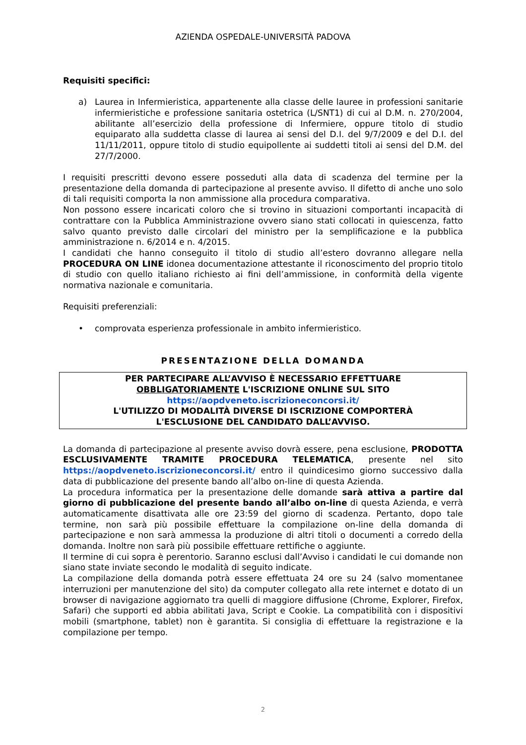AZIENDA OSPEDALE-UNIVERSITÀ PADOVA
Requisiti specifici:
a) Laurea in Infermieristica, appartenente alla classe delle lauree in professioni sanitarie infermieristiche e professione sanitaria ostetrica (L/SNT1) di cui al D.M. n. 270/2004, abilitante all’esercizio della professione di Infermiere, oppure titolo di studio equiparato alla suddetta classe di laurea ai sensi del D.I. del 9/7/2009 e del D.I. del 11/11/2011, oppure titolo di studio equipollente ai suddetti titoli ai sensi del D.M. del 27/7/2000.
I requisiti prescritti devono essere posseduti alla data di scadenza del termine per la presentazione della domanda di partecipazione al presente avviso. Il difetto di anche uno solo di tali requisiti comporta la non ammissione alla procedura comparativa.
Non possono essere incaricati coloro che si trovino in situazioni comportanti incapacità di contrattare con la Pubblica Amministrazione ovvero siano stati collocati in quiescenza, fatto salvo quanto previsto dalle circolari del ministro per la semplificazione e la pubblica amministrazione n. 6/2014 e n. 4/2015.
I candidati che hanno conseguito il titolo di studio all’estero dovranno allegare nella PROCEDURA ON LINE idonea documentazione attestante il riconoscimento del proprio titolo di studio con quello italiano richiesto ai fini dell’ammissione, in conformità della vigente normativa nazionale e comunitaria.
Requisiti preferenziali:
• comprovata esperienza professionale in ambito infermieristico.
PRESENTAZIONE DELLA DOMANDA
PER PARTECIPARE ALL’AVVISO È NECESSARIO EFFETTUARE
OBBLIGATORIAMENTE L'ISCRIZIONE ONLINE SUL SITO
https://aopdveneto.iscrizioneconcorsi.it/
L'UTILIZZO DI MODALITÀ DIVERSE DI ISCRIZIONE COMPORTERÀ
L'ESCLUSIONE DEL CANDIDATO DALL’AVVISO.
La domanda di partecipazione al presente avviso dovrà essere, pena esclusione, PRODOTTA ESCLUSIVAMENTE TRAMITE PROCEDURA TELEMATICA, presente nel sito https://aopdveneto.iscrizioneconcorsi.it/ entro il quindicesimo giorno successivo dalla data di pubblicazione del presente bando all’albo on-line di questa Azienda.
La procedura informatica per la presentazione delle domande sarà attiva a partire dal giorno di pubblicazione del presente bando all’albo on-line di questa Azienda, e verrà automaticamente disattivata alle ore 23:59 del giorno di scadenza. Pertanto, dopo tale termine, non sarà più possibile effettuare la compilazione on-line della domanda di partecipazione e non sarà ammessa la produzione di altri titoli o documenti a corredo della domanda. Inoltre non sarà più possibile effettuare rettifiche o aggiunte.
Il termine di cui sopra è perentorio. Saranno esclusi dall’Avviso i candidati le cui domande non siano state inviate secondo le modalità di seguito indicate.
La compilazione della domanda potrà essere effettuata 24 ore su 24 (salvo momentanee interruzioni per manutenzione del sito) da computer collegato alla rete internet e dotato di un browser di navigazione aggiornato tra quelli di maggiore diffusione (Chrome, Explorer, Firefox, Safari) che supporti ed abbia abilitati Java, Script e Cookie. La compatibilità con i dispositivi mobili (smartphone, tablet) non è garantita. Si consiglia di effettuare la registrazione e la compilazione per tempo.
2